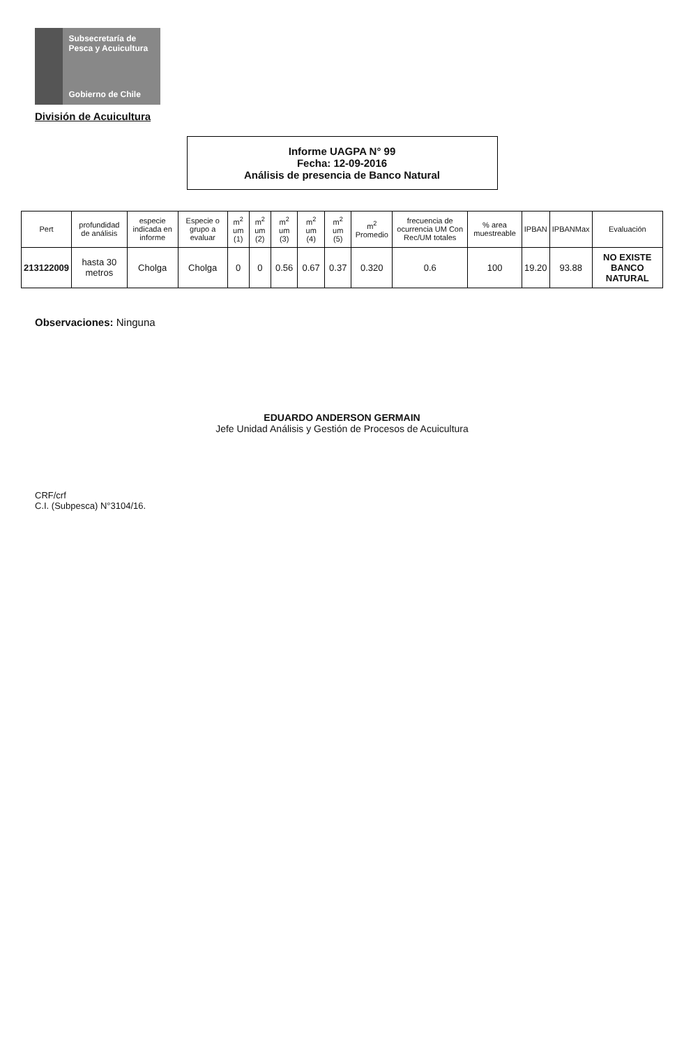Subsecretaría de Pesca y Acuicultura
Gobierno de Chile
División de Acuicultura
Informe UAGPA N° 99
Fecha: 12-09-2016
Análisis de presencia de Banco Natural
| Pert | profundidad de análisis | especie indicada en informe | Especie o grupo a evaluar | m<sup>2</sup> um (1) | m<sup>2</sup> um (2) | m<sup>2</sup> um (3) | m<sup>2</sup> um (4) | m<sup>2</sup> um (5) | m<sup>2</sup> Promedio | frecuencia de ocurrencia UM Con Rec/UM totales | % area muestreable | IPBAN | IPBANMax | Evaluación |
| --- | --- | --- | --- | --- | --- | --- | --- | --- | --- | --- | --- | --- | --- | --- |
| 213122009 | hasta 30 metros | Cholga | Cholga | 0 | 0 | 0.56 | 0.67 | 0.37 | 0.320 | 0.6 | 100 | 19.20 | 93.88 | NO EXISTE BANCO NATURAL |
Observaciones: Ninguna
EDUARDO ANDERSON GERMAIN
Jefe Unidad Análisis y Gestión de Procesos de Acuicultura
CRF/crf
C.I. (Subpesca) N°3104/16.